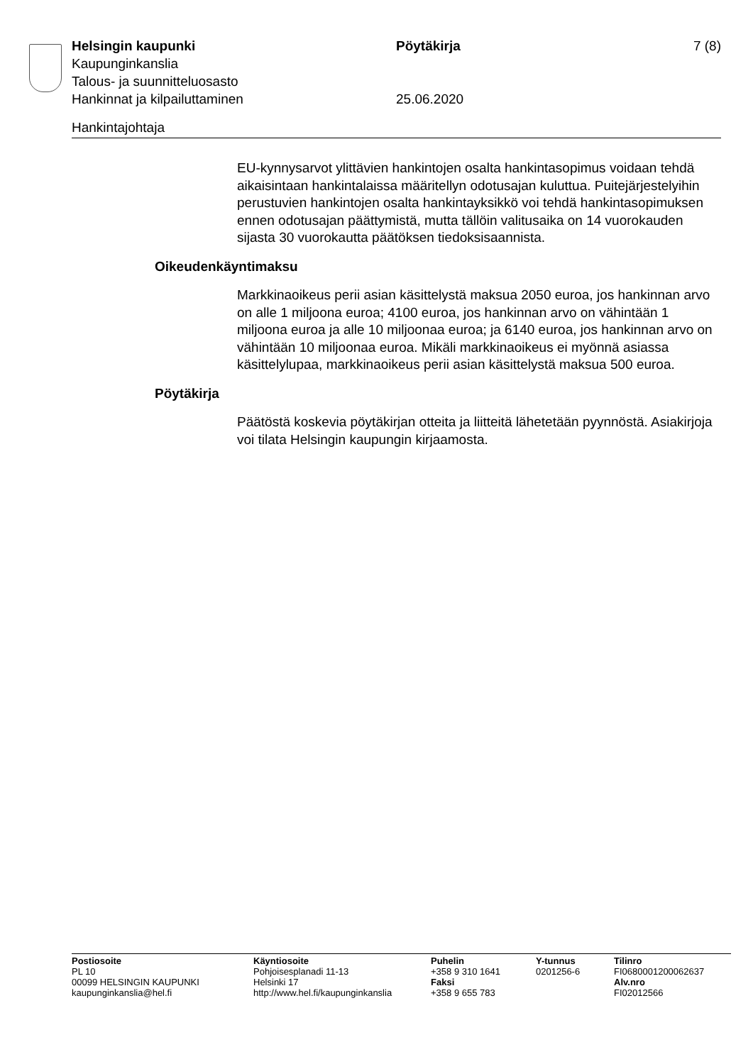Helsingin kaupunki Pöytäkirja 7 (8)
Kaupunginkanslia
Talous- ja suunnitteluosasto
Hankinnat ja kilpailuttaminen 25.06.2020
Hankintajohtaja
EU-kynnysarvot ylittävien hankintojen osalta hankintasopimus voidaan tehdä aikaisintaan hankintalaissa määritellyn odotusajan kuluttua. Puitejärjestelyihin perustuvien hankintojen osalta hankintayksikkö voi tehdä hankintasopimuksen ennen odotusajan päättymistä, mutta tällöin valitusaika on 14 vuorokauden sijasta 30 vuorokautta päätöksen tiedoksisaannista.
Oikeudenkäyntimaksu
Markkinaoikeus perii asian käsittelystä maksua 2050 euroa, jos hankinnan arvo on alle 1 miljoona euroa; 4100 euroa, jos hankinnan arvo on vähintään 1 miljoona euroa ja alle 10 miljoonaa euroa; ja 6140 euroa, jos hankinnan arvo on vähintään 10 miljoonaa euroa. Mikäli markkinaoikeus ei myönnä asiassa käsittelylupaa, markkinaoikeus perii asian käsittelystä maksua 500 euroa.
Pöytäkirja
Päätöstä koskevia pöytäkirjan otteita ja liitteitä lähetetään pyynnöstä. Asiakirjoja voi tilata Helsingin kaupungin kirjaamosta.
Postiosoite
PL 10
00099 HELSINGIN KAUPUNKI
kaupunginkanslia@hel.fi
Käyntiosoite
Pohjoisesplanadi 11-13
Helsinki 17
http://www.hel.fi/kaupunginkanslia
Puhelin
+358 9 310 1641
Faksi
+358 9 655 783
Y-tunnus
0201256-6
Tilinro
FI0680001200062637
Alv.nro
FI02012566